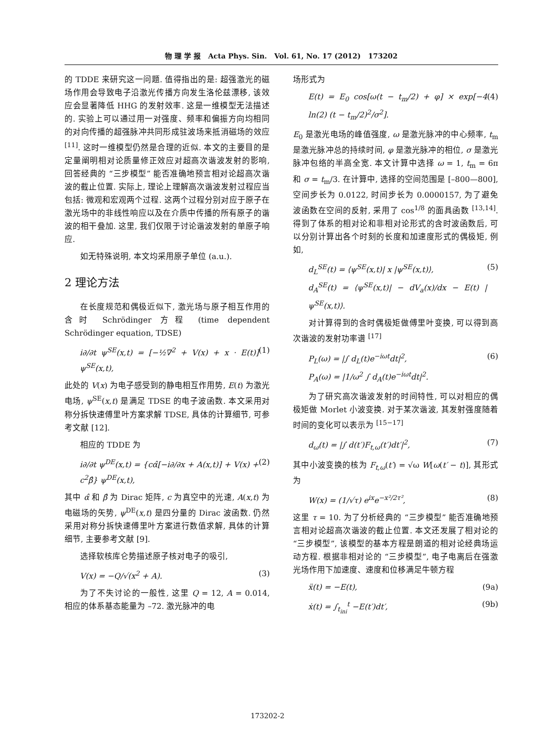物 理 学 报 Acta Phys. Sin. Vol. 61, No. 17 (2012) 173202
的 TDDE 来研究这一问题. 值得指出的是: 超强激光的磁场作用会导致电子沿激光传播方向发生洛伦兹漂移, 该效应会显著降低 HHG 的发射效率. 这是一维模型无法描述的. 实验上可以通过用一对强度、频率和偏振方向均相同的对向传播的超强脉冲共同形成驻波场来抵消磁场的效应 <sup>[11]</sup>. 这时一维模型仍然是合理的近似. 本文的主要目的是定量阐明相对论质量修正效应对超高次谐波发射的影响, 回答经典的 “三步模型” 能否准确地预言相对论超高次谐波的截止位置. 实际上, 理论上理解高次谐波发射过程应当包括: 微观和宏观两个过程. 这两个过程分别对应于原子在激光场中的非线性响应以及在介质中传播的所有原子的谐波的相干叠加. 这里, 我们仅限于讨论谐波发射的单原子响应.
如无特殊说明, 本文均采用原子单位 (a.u.).
2 理论方法
在长度规范和偶极近似下, 激光场与原子相互作用的含时 Schrödinger 方程 (time dependent Schrödinger equation, TDSE)
i∂/∂t ψ<sup>SE</sup>(x,t) = [−½∇<sup>2</sup> + V(x) + x · E(t)] ψ<sup>SE</sup>(x,t), (1)
此处的 V(x) 为电子感受到的静电相互作用势, E(t) 为激光电场, ψ<sup>SE</sup>(x,t) 是满足 TDSE 的电子波函数. 本文采用对称分拆快速傅里叶方案求解 TDSE, 具体的计算细节, 可参考文献 [12].
相应的 TDDE 为
i∂/∂t ψ<sup>DE</sup>(x,t) = {cα̂[−i∂/∂x + A(x,t)] + V(x) + c<sup>2</sup>β̂} ψ<sup>DE</sup>(x,t), (2)
其中 α̂ 和 β̂ 为 Dirac 矩阵, c 为真空中的光速, A(x,t) 为电磁场的矢势, ψ<sup>DE</sup>(x,t) 是四分量的 Dirac 波函数. 仍然采用对称分拆快速傅里叶方案进行数值求解, 具体的计算细节, 主要参考文献 [9].
选择软核库仑势描述原子核对电子的吸引,
V(x) = −Q/√(x<sup>2</sup> + A). (3)
为了不失讨论的一般性, 这里 Q = 12, A = 0.014, 相应的体系基态能量为 –72. 激光脉冲的电
场形式为
E(t) = E<sub>0</sub> cos[ω(t − t<sub>m</sub>/2) + φ] × exp[−4 ln(2) (t − t<sub>m</sub>/2)<sup>2</sup>/σ<sup>2</sup>]. (4)
E<sub>0</sub> 是激光电场的峰值强度, ω 是激光脉冲的中心频率, t<sub>m</sub> 是激光脉冲总的持续时间, φ 是激光脉冲的相位, σ 是激光脉冲包络的半高全宽. 本文计算中选择 ω = 1, t<sub>m</sub> = 6π 和 σ = t<sub>m</sub>/3. 在计算中, 选择的空间范围是 [–800—800], 空间步长为 0.0122, 时间步长为 0.0000157, 为了避免波函数在空间的反射, 采用了 cos<sup>1/8</sup> 的面具函数 <sup>[13,14]</sup>. 得到了体系的相对论和非相对论形式的含时波函数后, 可以分别计算出各个时刻的长度和加速度形式的偶极矩, 例如,
d<sub>L</sub><sup>SE</sup>(t) = ⟨ψ<sup>SE</sup>(x,t)| x |ψ<sup>SE</sup>(x,t)⟩,
d<sub>A</sub><sup>SE</sup>(t) = ⟨ψ<sup>SE</sup>(x,t)| − dV<sub>a</sub>(x)/dx − E(t) |ψ<sup>SE</sup>(x,t)⟩. (5)
对计算得到的含时偶极矩做傅里叶变换, 可以得到高次谐波的发射功率谱 <sup>[17]</sup>
P<sub>L</sub>(ω) = |∫ d<sub>L</sub>(t)e<sup>−iωt</sup>dt|<sup>2</sup>,
P<sub>A</sub>(ω) = |1/ω<sup>2</sup> ∫ d<sub>A</sub>(t)e<sup>−iωt</sup>dt|<sup>2</sup>. (6)
为了研究高次谐波发射的时间特性, 可以对相应的偶极矩做 Morlet 小波变换. 对于某次谐波, 其发射强度随着时间的变化可以表示为 <sup>[15−17]</sup>
d<sub>ω</sub>(t) = |∫ d(t′)F<sub>t,ω</sub>(t′)dt′|<sup>2</sup>, (7)
其中小波变换的核为 F<sub>t,ω</sub>(t′) = √ω W[ω(t′ − t)], 其形式为
W(x) = (1/√τ) e<sup>ix</sup>e<sup>−x²/2τ²</sup>, (8)
这里 τ = 10. 为了分析经典的 “三步模型” 能否准确地预言相对论超高次谐波的截止位置. 本文还发展了相对论的 “三步模型”, 该模型的基本方程是朗道的相对论经典场运动方程. 根据非相对论的 “三步模型”, 电子电离后在强激光场作用下加速度、速度和位移满足牛顿方程
ẍ(t) = −E(t), (9a)
ẋ(t) = ∫<sub>t<sub>ini</sub></sub><sup>t</sup> −E(t′)dt′, (9b)
173202-2